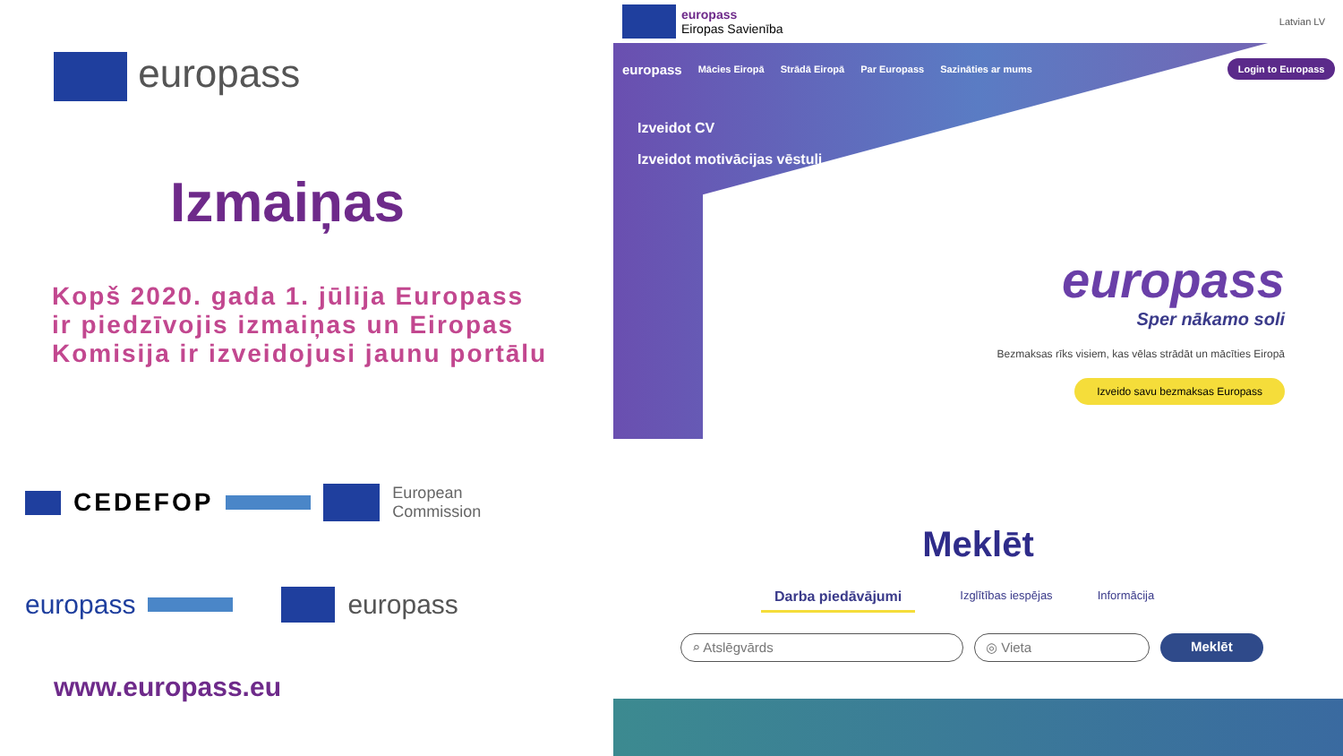europass
Izmaiņas
Kopš 2020. gada 1. jūlija Europass
ir piedzīvojis izmaiņas un Eiropas
Komisija ir izveidojusi jaunu portālu
CEDEFOP European
Commission
europass europass
www.europass.eu
europass
Eiropas Savienība Latvian LV
europass Mācies Eiropā Strādā Eiropā Par Europass Sazināties ar mums Login to Europass
Izveidot CV
Izveidot motivācijas vēstuli
europass
Sper nākamo soli
Bezmaksas rīks visiem, kas vēlas strādāt un mācīties Eiropā
Izveido savu bezmaksas Europass
Meklēt
Darba piedāvājumi Izglītības iespējas Informācija
⌕ Atslēgvārds ◎ Vieta Meklēt